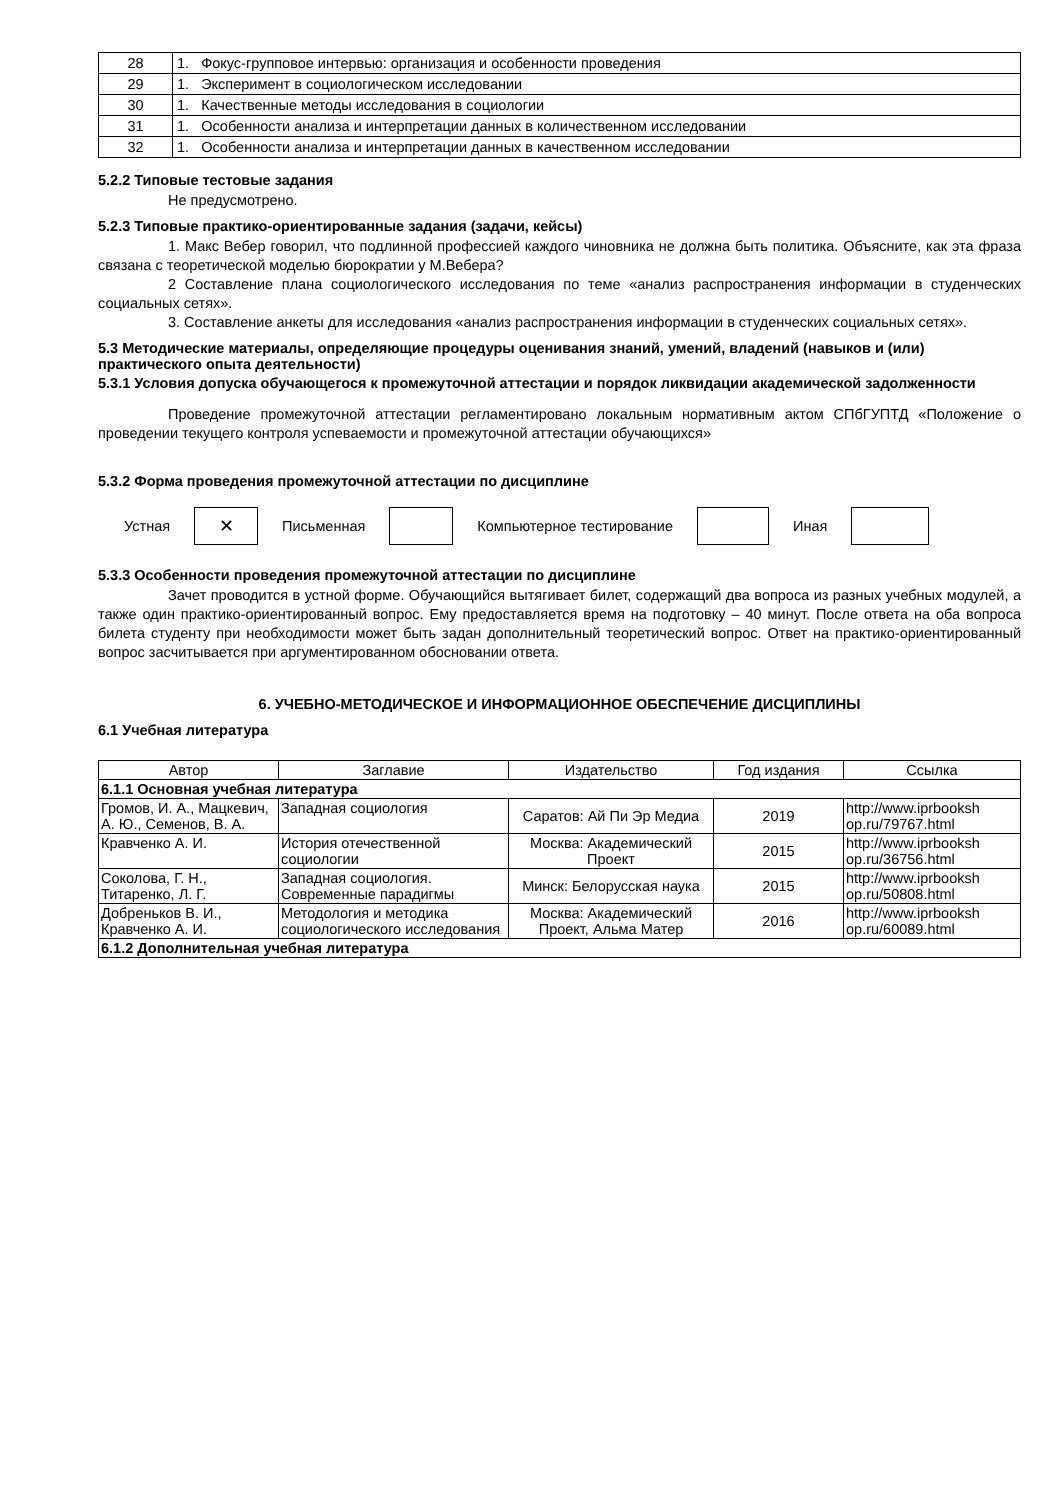| 28 | 1. Фокус-групповое интервью: организация и особенности проведения |
| 29 | 1. Эксперимент в социологическом исследовании |
| 30 | 1. Качественные методы исследования в социологии |
| 31 | 1. Особенности анализа и интерпретации данных в количественном исследовании |
| 32 | 1. Особенности анализа и интерпретации данных в качественном исследовании |
5.2.2 Типовые тестовые задания
Не предусмотрено.
5.2.3 Типовые практико-ориентированные задания (задачи, кейсы)
1. Макс Вебер говорил, что подлинной профессией каждого чиновника не должна быть политика. Объясните, как эта фраза связана с теоретической моделью бюрократии у М.Вебера?
2 Составление плана социологического исследования по теме «анализ распространения информации в студенческих социальных сетях».
3. Составление анкеты для исследования «анализ распространения информации в студенческих социальных сетях».
5.3 Методические материалы, определяющие процедуры оценивания знаний, умений, владений (навыков и (или) практического опыта деятельности)
5.3.1 Условия допуска обучающегося к промежуточной аттестации и порядок ликвидации академической задолженности
Проведение промежуточной аттестации регламентировано локальным нормативным актом СПбГУПТД «Положение о проведении текущего контроля успеваемости и промежуточной аттестации обучающихся»
5.3.2 Форма проведения промежуточной аттестации по дисциплине
Устная
✕
Письменная Компьютерное тестирование Иная
5.3.3 Особенности проведения промежуточной аттестации по дисциплине
Зачет проводится в устной форме. Обучающийся вытягивает билет, содержащий два вопроса из разных учебных модулей, а также один практико-ориентированный вопрос. Ему предоставляется время на подготовку – 40 минут. После ответа на оба вопроса билета студенту при необходимости может быть задан дополнительный теоретический вопрос. Ответ на практико-ориентированный вопрос засчитывается при аргументированном обосновании ответа.
6. УЧЕБНО-МЕТОДИЧЕСКОЕ И ИНФОРМАЦИОННОЕ ОБЕСПЕЧЕНИЕ ДИСЦИПЛИНЫ
6.1 Учебная литература
| Автор | Заглавие | Издательство | Год издания | Ссылка |
| --- | --- | --- | --- | --- |
| 6.1.1 Основная учебная литература | | | | |
| Громов, И. А., Мацкевич, А. Ю., Семенов, В. А. | Западная социология | Саратов: Ай Пи Эр Медиа | 2019 | http://www.iprbooksh op.ru/79767.html |
| Кравченко А. И. | История отечественной социологии | Москва: Академический Проект | 2015 | http://www.iprbooksh op.ru/36756.html |
| Соколова, Г. Н., Титаренко, Л. Г. | Западная социология. Современные парадигмы | Минск: Белорусская наука | 2015 | http://www.iprbooksh op.ru/50808.html |
| Добреньков В. И., Кравченко А. И. | Методология и методика социологического исследования | Москва: Академический Проект, Альма Матер | 2016 | http://www.iprbooksh op.ru/60089.html |
| 6.1.2 Дополнительная учебная литература | | | | |